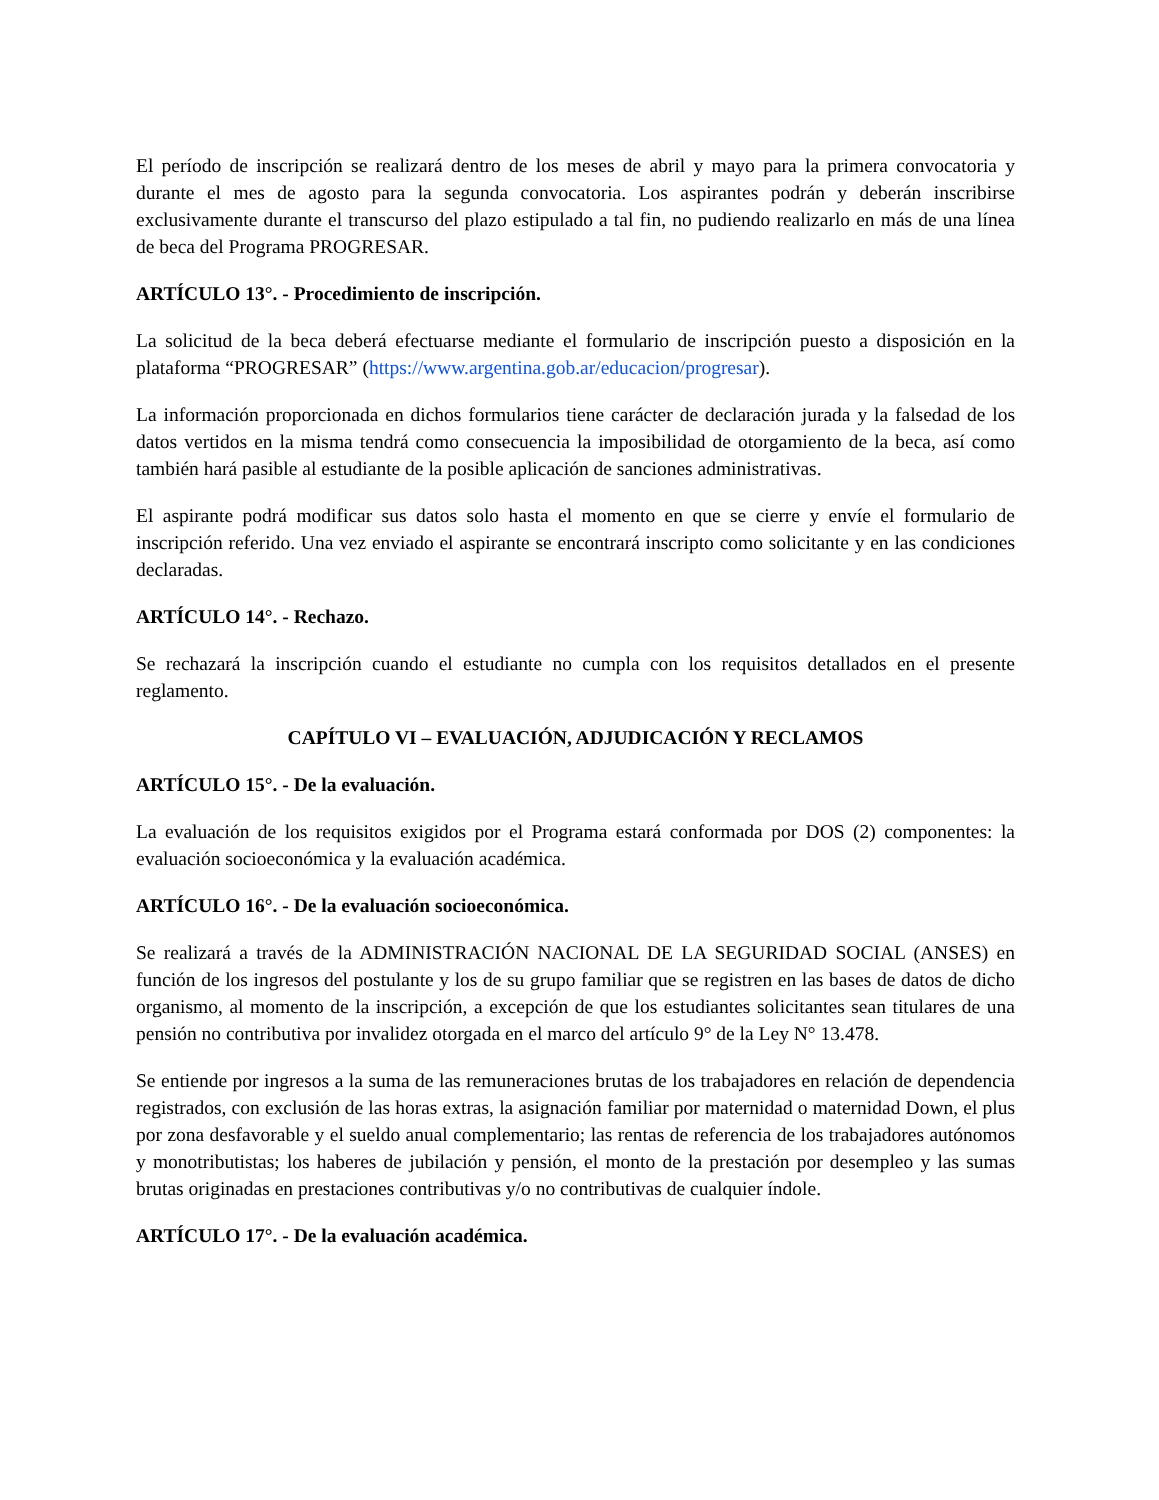El período de inscripción se realizará dentro de los meses de abril y mayo para la primera convocatoria y durante el mes de agosto para la segunda convocatoria. Los aspirantes podrán y deberán inscribirse exclusivamente durante el transcurso del plazo estipulado a tal fin, no pudiendo realizarlo en más de una línea de beca del Programa PROGRESAR.
ARTÍCULO 13°. - Procedimiento de inscripción.
La solicitud de la beca deberá efectuarse mediante el formulario de inscripción puesto a disposición en la plataforma “PROGRESAR” (https://www.argentina.gob.ar/educacion/progresar).
La información proporcionada en dichos formularios tiene carácter de declaración jurada y la falsedad de los datos vertidos en la misma tendrá como consecuencia la imposibilidad de otorgamiento de la beca, así como también hará pasible al estudiante de la posible aplicación de sanciones administrativas.
El aspirante podrá modificar sus datos solo hasta el momento en que se cierre y envíe el formulario de inscripción referido. Una vez enviado el aspirante se encontrará inscripto como solicitante y en las condiciones declaradas.
ARTÍCULO 14°. - Rechazo.
Se rechazará la inscripción cuando el estudiante no cumpla con los requisitos detallados en el presente reglamento.
CAPÍTULO VI – EVALUACIÓN, ADJUDICACIÓN Y RECLAMOS
ARTÍCULO 15°. - De la evaluación.
La evaluación de los requisitos exigidos por el Programa estará conformada por DOS (2) componentes: la evaluación socioeconómica y la evaluación académica.
ARTÍCULO 16°. - De la evaluación socioeconómica.
Se realizará a través de la ADMINISTRACIÓN NACIONAL DE LA SEGURIDAD SOCIAL (ANSES) en función de los ingresos del postulante y los de su grupo familiar que se registren en las bases de datos de dicho organismo, al momento de la inscripción, a excepción de que los estudiantes solicitantes sean titulares de una pensión no contributiva por invalidez otorgada en el marco del artículo 9° de la Ley N° 13.478.
Se entiende por ingresos a la suma de las remuneraciones brutas de los trabajadores en relación de dependencia registrados, con exclusión de las horas extras, la asignación familiar por maternidad o maternidad Down, el plus por zona desfavorable y el sueldo anual complementario; las rentas de referencia de los trabajadores autónomos y monotributistas; los haberes de jubilación y pensión, el monto de la prestación por desempleo y las sumas brutas originadas en prestaciones contributivas y/o no contributivas de cualquier índole.
ARTÍCULO 17°. - De la evaluación académica.